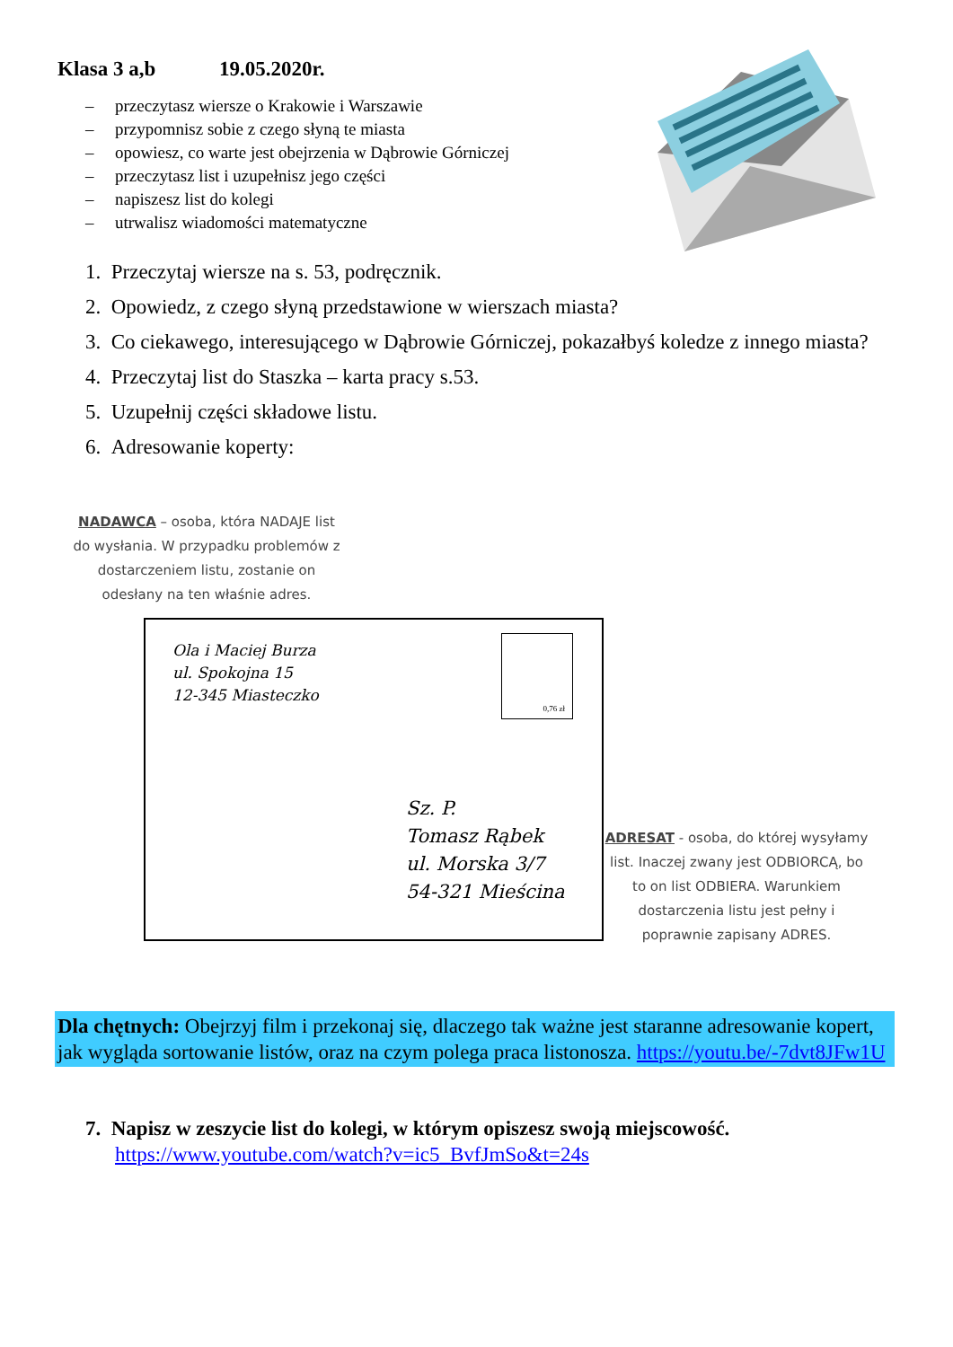Klasa 3 a,b 19.05.2020r.
– przeczytasz wiersze o Krakowie i Warszawie
– przypomnisz sobie z czego słyną te miasta
– opowiesz, co warte jest obejrzenia w Dąbrowie Górniczej
– przeczytasz list i uzupełnisz jego części
– napiszesz list do kolegi
– utrwalisz wiadomości matematyczne
1. Przeczytaj wiersze na s. 53, podręcznik.
2. Opowiedz, z czego słyną przedstawione w wierszach miasta?
3. Co ciekawego, interesującego w Dąbrowie Górniczej, pokazałbyś koledze z innego miasta?
4. Przeczytaj list do Staszka – karta pracy s.53.
5. Uzupełnij części składowe listu.
6. Adresowanie koperty:
NADAWCA – osoba, która NADAJE list do wysłania. W przypadku problemów z dostarczeniem listu, zostanie on odesłany na ten właśnie adres.
Ola i Maciej Burza
ul. Spokojna 15
12-345 Miasteczko
0,76 zł
Sz. P.
Tomasz Rąbek
ul. Morska 3/7
54-321 Mieścina
ADRESAT - osoba, do której wysyłamy list. Inaczej zwany jest ODBIORCĄ, bo to on list ODBIERA. Warunkiem dostarczenia listu jest pełny i poprawnie zapisany ADRES.
Dla chętnych: Obejrzyj film i przekonaj się, dlaczego tak ważne jest staranne adresowanie kopert, jak wygląda sortowanie listów, oraz na czym polega praca listonosza. https://youtu.be/-7dvt8JFw1U
7. Napisz w zeszycie list do kolegi, w którym opiszesz swoją miejscowość.
https://www.youtube.com/watch?v=ic5_BvfJmSo&t=24s